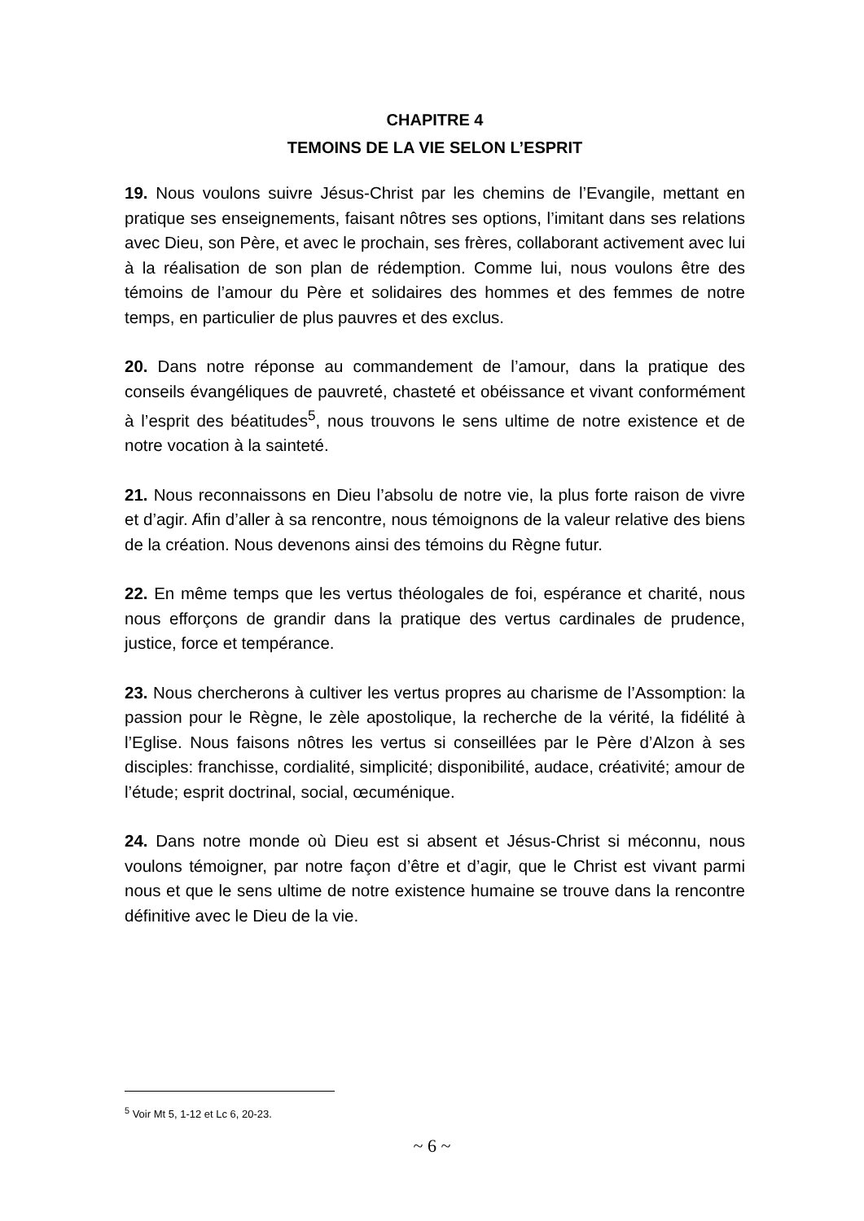CHAPITRE 4
TEMOINS DE LA VIE SELON L’ESPRIT
19. Nous voulons suivre Jésus-Christ par les chemins de l’Evangile, mettant en pratique ses enseignements, faisant nôtres ses options, l’imitant dans ses relations avec Dieu, son Père, et avec le prochain, ses frères, collaborant activement avec lui à la réalisation de son plan de rédemption. Comme lui, nous voulons être des témoins de l’amour du Père et solidaires des hommes et des femmes de notre temps, en particulier de plus pauvres et des exclus.
20. Dans notre réponse au commandement de l’amour, dans la pratique des conseils évangéliques de pauvreté, chasteté et obéissance et vivant conformément à l’esprit des béatitudes<sup>5</sup>, nous trouvons le sens ultime de notre existence et de notre vocation à la sainteté.
21. Nous reconnaissons en Dieu l’absolu de notre vie, la plus forte raison de vivre et d’agir. Afin d’aller à sa rencontre, nous témoignons de la valeur relative des biens de la création. Nous devenons ainsi des témoins du Règne futur.
22. En même temps que les vertus théologales de foi, espérance et charité, nous nous efforçons de grandir dans la pratique des vertus cardinales de prudence, justice, force et tempérance.
23. Nous chercherons à cultiver les vertus propres au charisme de l’Assomption: la passion pour le Règne, le zèle apostolique, la recherche de la vérité, la fidélité à l’Eglise. Nous faisons nôtres les vertus si conseillées par le Père d’Alzon à ses disciples: franchisse, cordialité, simplicité; disponibilité, audace, créativité; amour de l’étude; esprit doctrinal, social, œcuménique.
24. Dans notre monde où Dieu est si absent et Jésus-Christ si méconnu, nous voulons témoigner, par notre façon d’être et d’agir, que le Christ est vivant parmi nous et que le sens ultime de notre existence humaine se trouve dans la rencontre définitive avec le Dieu de la vie.
<sup>5</sup> Voir Mt 5, 1-12 et Lc 6, 20-23.
~ 6 ~